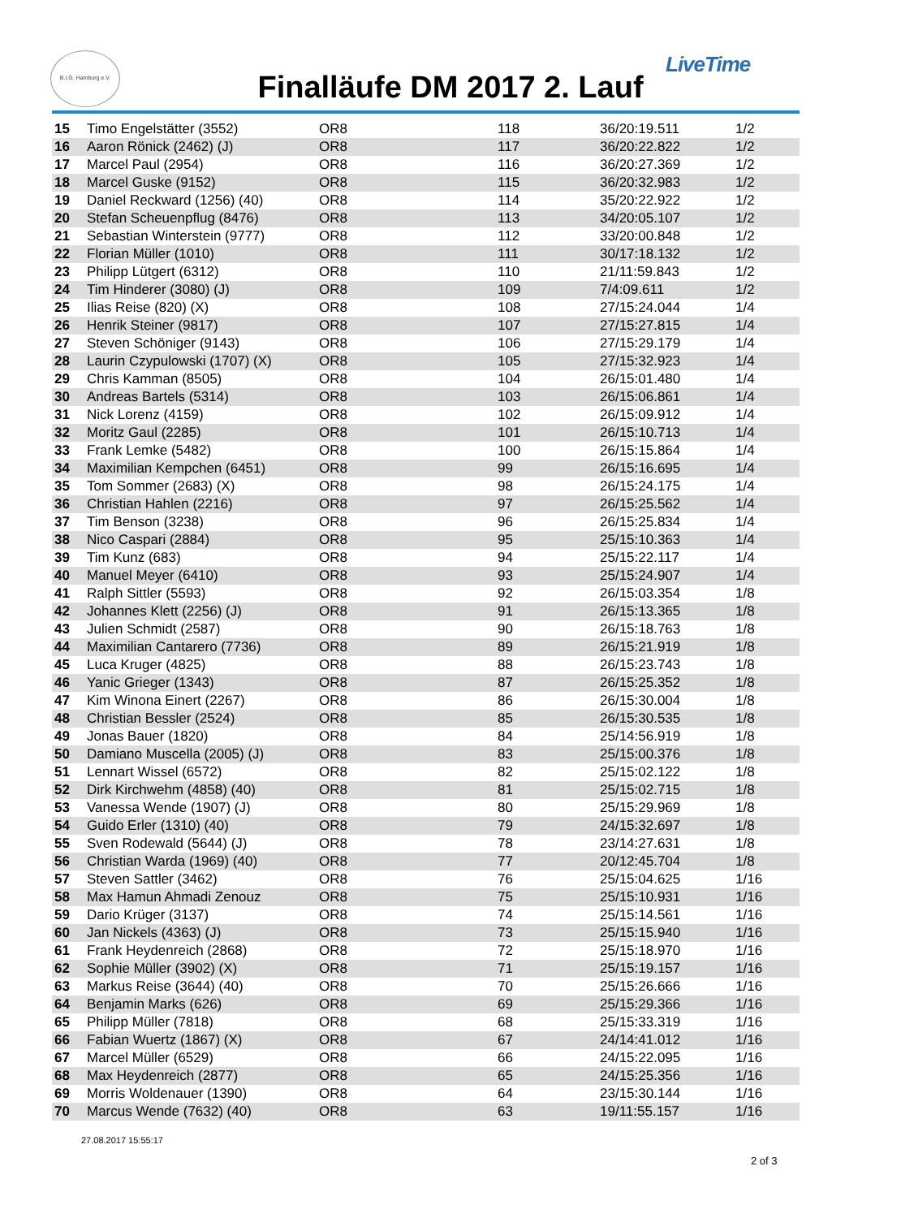B.I.G. Hamburg e.V.
Finalläufe DM 2017 2. Lauf
LiveTime
| 15 | Timo Engelstätter (3552) | OR8 | 118 | 36/20:19.511 | 1/2 |
| 16 | Aaron Rönick (2462) (J) | OR8 | 117 | 36/20:22.822 | 1/2 |
| 17 | Marcel Paul (2954) | OR8 | 116 | 36/20:27.369 | 1/2 |
| 18 | Marcel Guske (9152) | OR8 | 115 | 36/20:32.983 | 1/2 |
| 19 | Daniel Reckward (1256) (40) | OR8 | 114 | 35/20:22.922 | 1/2 |
| 20 | Stefan Scheuenpflug (8476) | OR8 | 113 | 34/20:05.107 | 1/2 |
| 21 | Sebastian Winterstein (9777) | OR8 | 112 | 33/20:00.848 | 1/2 |
| 22 | Florian Müller (1010) | OR8 | 111 | 30/17:18.132 | 1/2 |
| 23 | Philipp Lütgert (6312) | OR8 | 110 | 21/11:59.843 | 1/2 |
| 24 | Tim Hinderer (3080) (J) | OR8 | 109 | 7/4:09.611 | 1/2 |
| 25 | Ilias Reise (820) (X) | OR8 | 108 | 27/15:24.044 | 1/4 |
| 26 | Henrik Steiner (9817) | OR8 | 107 | 27/15:27.815 | 1/4 |
| 27 | Steven Schöniger (9143) | OR8 | 106 | 27/15:29.179 | 1/4 |
| 28 | Laurin Czypulowski (1707) (X) | OR8 | 105 | 27/15:32.923 | 1/4 |
| 29 | Chris Kamman (8505) | OR8 | 104 | 26/15:01.480 | 1/4 |
| 30 | Andreas Bartels (5314) | OR8 | 103 | 26/15:06.861 | 1/4 |
| 31 | Nick Lorenz (4159) | OR8 | 102 | 26/15:09.912 | 1/4 |
| 32 | Moritz Gaul (2285) | OR8 | 101 | 26/15:10.713 | 1/4 |
| 33 | Frank Lemke (5482) | OR8 | 100 | 26/15:15.864 | 1/4 |
| 34 | Maximilian Kempchen (6451) | OR8 | 99 | 26/15:16.695 | 1/4 |
| 35 | Tom Sommer (2683) (X) | OR8 | 98 | 26/15:24.175 | 1/4 |
| 36 | Christian Hahlen (2216) | OR8 | 97 | 26/15:25.562 | 1/4 |
| 37 | Tim Benson (3238) | OR8 | 96 | 26/15:25.834 | 1/4 |
| 38 | Nico Caspari (2884) | OR8 | 95 | 25/15:10.363 | 1/4 |
| 39 | Tim Kunz (683) | OR8 | 94 | 25/15:22.117 | 1/4 |
| 40 | Manuel Meyer (6410) | OR8 | 93 | 25/15:24.907 | 1/4 |
| 41 | Ralph Sittler (5593) | OR8 | 92 | 26/15:03.354 | 1/8 |
| 42 | Johannes Klett (2256) (J) | OR8 | 91 | 26/15:13.365 | 1/8 |
| 43 | Julien Schmidt (2587) | OR8 | 90 | 26/15:18.763 | 1/8 |
| 44 | Maximilian Cantarero (7736) | OR8 | 89 | 26/15:21.919 | 1/8 |
| 45 | Luca Kruger (4825) | OR8 | 88 | 26/15:23.743 | 1/8 |
| 46 | Yanic Grieger (1343) | OR8 | 87 | 26/15:25.352 | 1/8 |
| 47 | Kim Winona Einert (2267) | OR8 | 86 | 26/15:30.004 | 1/8 |
| 48 | Christian Bessler (2524) | OR8 | 85 | 26/15:30.535 | 1/8 |
| 49 | Jonas Bauer (1820) | OR8 | 84 | 25/14:56.919 | 1/8 |
| 50 | Damiano Muscella (2005) (J) | OR8 | 83 | 25/15:00.376 | 1/8 |
| 51 | Lennart Wissel (6572) | OR8 | 82 | 25/15:02.122 | 1/8 |
| 52 | Dirk Kirchwehm (4858) (40) | OR8 | 81 | 25/15:02.715 | 1/8 |
| 53 | Vanessa Wende (1907) (J) | OR8 | 80 | 25/15:29.969 | 1/8 |
| 54 | Guido Erler (1310) (40) | OR8 | 79 | 24/15:32.697 | 1/8 |
| 55 | Sven Rodewald (5644) (J) | OR8 | 78 | 23/14:27.631 | 1/8 |
| 56 | Christian Warda (1969) (40) | OR8 | 77 | 20/12:45.704 | 1/8 |
| 57 | Steven Sattler (3462) | OR8 | 76 | 25/15:04.625 | 1/16 |
| 58 | Max Hamun Ahmadi Zenouz | OR8 | 75 | 25/15:10.931 | 1/16 |
| 59 | Dario Krüger (3137) | OR8 | 74 | 25/15:14.561 | 1/16 |
| 60 | Jan Nickels (4363) (J) | OR8 | 73 | 25/15:15.940 | 1/16 |
| 61 | Frank Heydenreich (2868) | OR8 | 72 | 25/15:18.970 | 1/16 |
| 62 | Sophie Müller (3902) (X) | OR8 | 71 | 25/15:19.157 | 1/16 |
| 63 | Markus Reise (3644) (40) | OR8 | 70 | 25/15:26.666 | 1/16 |
| 64 | Benjamin Marks (626) | OR8 | 69 | 25/15:29.366 | 1/16 |
| 65 | Philipp Müller (7818) | OR8 | 68 | 25/15:33.319 | 1/16 |
| 66 | Fabian Wuertz (1867) (X) | OR8 | 67 | 24/14:41.012 | 1/16 |
| 67 | Marcel Müller (6529) | OR8 | 66 | 24/15:22.095 | 1/16 |
| 68 | Max Heydenreich (2877) | OR8 | 65 | 24/15:25.356 | 1/16 |
| 69 | Morris Woldenauer (1390) | OR8 | 64 | 23/15:30.144 | 1/16 |
| 70 | Marcus Wende (7632) (40) | OR8 | 63 | 19/11:55.157 | 1/16 |
27.08.2017 15:55:17
2 of 3